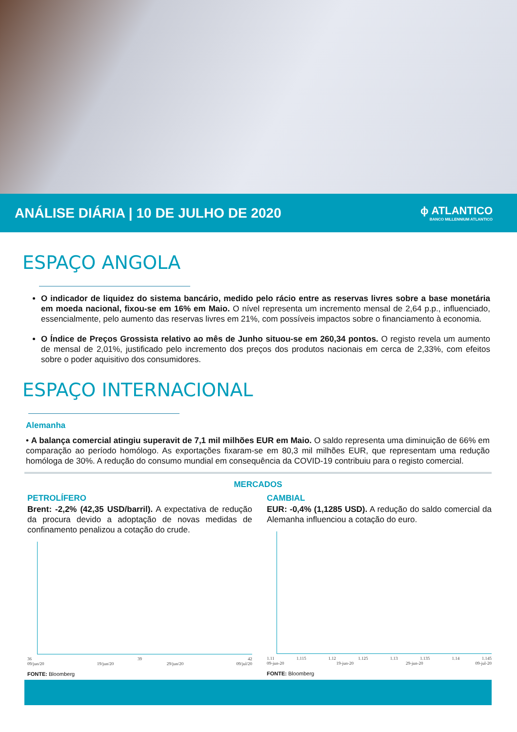ANÁLISE DIÁRIA | 10 DE JULHO DE 2020
ϕ ATLANTICO
BANCO MILLENNIUM ATLANTICO
ESPAÇO ANGOLA
O indicador de liquidez do sistema bancário, medido pelo rácio entre as reservas livres sobre a base monetária em moeda nacional, fixou-se em 16% em Maio. O nível representa um incremento mensal de 2,64 p.p., influenciado, essencialmente, pelo aumento das reservas livres em 21%, com possíveis impactos sobre o financiamento à economia.
O Índice de Preços Grossista relativo ao mês de Junho situou-se em 260,34 pontos. O registo revela um aumento de mensal de 2,01%, justificado pelo incremento dos preços dos produtos nacionais em cerca de 2,33%, com efeitos sobre o poder aquisitivo dos consumidores.
ESPAÇO INTERNACIONAL
Alemanha
• A balança comercial atingiu superavit de 7,1 mil milhões EUR em Maio. O saldo representa uma diminuição de 66% em comparação ao período homólogo. As exportações fixaram-se em 80,3 mil milhões EUR, que representam uma redução homóloga de 30%. A redução do consumo mundial em consequência da COVID-19 contribuiu para o registo comercial.
MERCADOS
PETROLÍFERO
Brent: -2,2% (42,35 USD/barril). A expectativa de redução da procura devido a adoptação de novas medidas de confinamento penalizou a cotação do crude.
36 39 42
09/jun/20 19/jun/20 29/jun/20 09/jul/20
FONTE: Bloomberg
CAMBIAL
EUR: -0,4% (1,1285 USD). A redução do saldo comercial da Alemanha influenciou a cotação do euro.
1.11 1.115 1.12 1.125 1.13 1.135 1.14 1.145
09-jun-20 19-jun-20 29-jun-20 09-jul-20
FONTE: Bloomberg